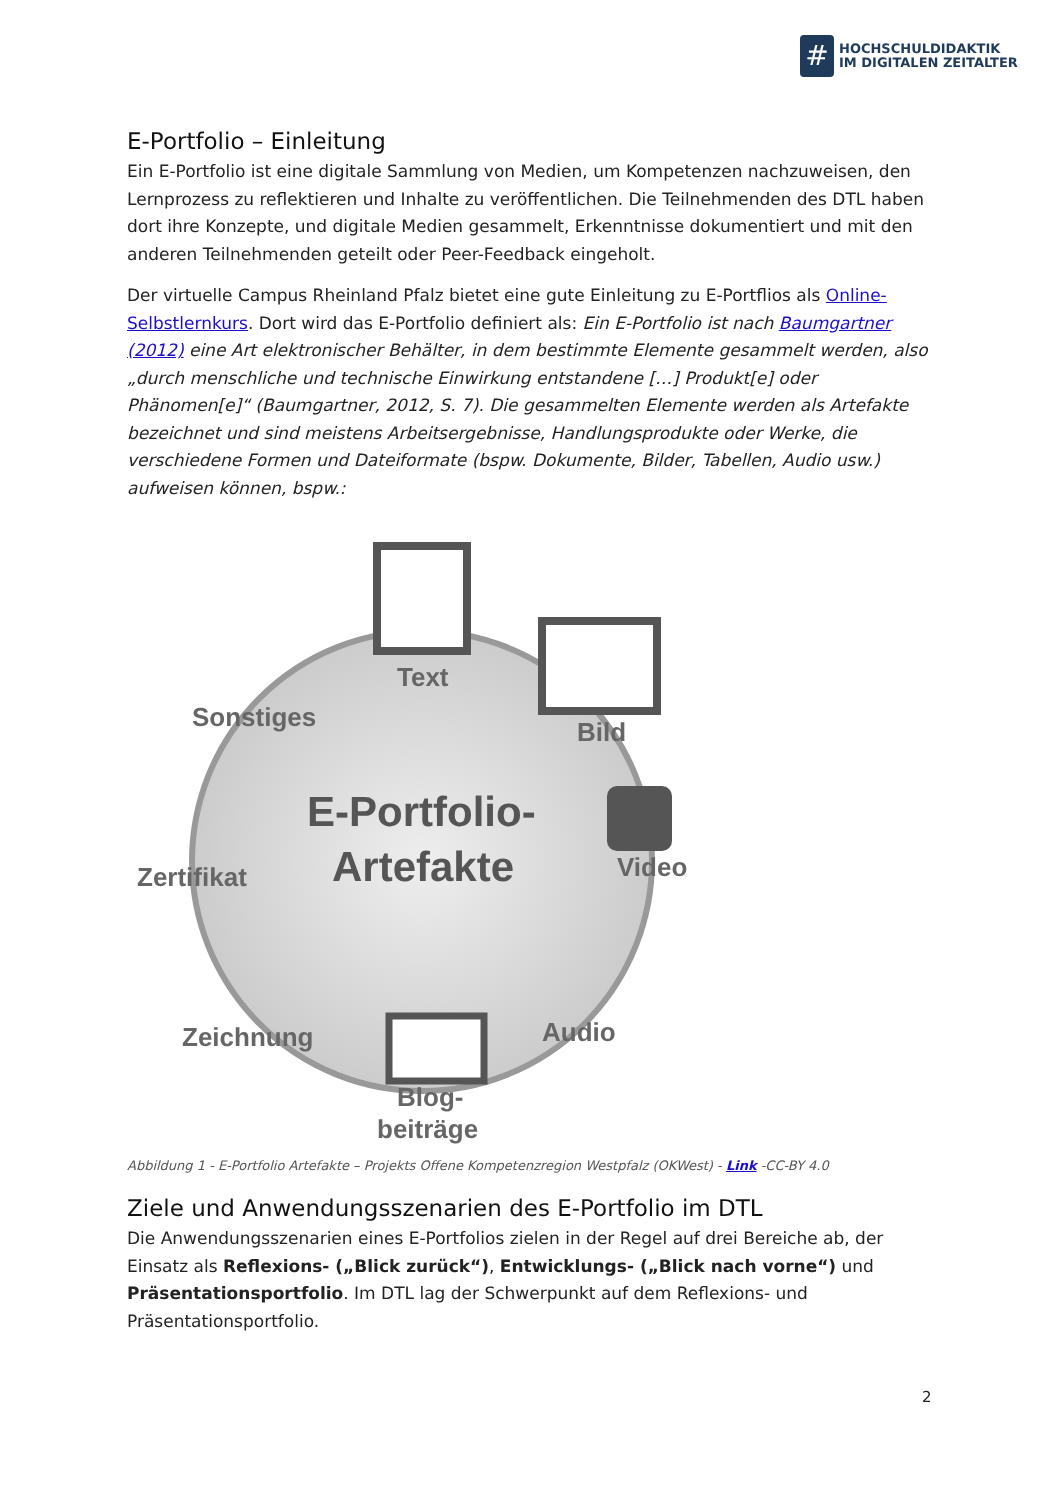#
HOCHSCHULDIDAKTIK
IM DIGITALEN ZEITALTER
E-Portfolio – Einleitung
Ein E-Portfolio ist eine digitale Sammlung von Medien, um Kompetenzen nachzuweisen, den Lernprozess zu reflektieren und Inhalte zu veröffentlichen. Die Teilnehmenden des DTL haben dort ihre Konzepte, und digitale Medien gesammelt, Erkenntnisse dokumentiert und mit den anderen Teilnehmenden geteilt oder Peer-Feedback eingeholt.
Der virtuelle Campus Rheinland Pfalz bietet eine gute Einleitung zu E-Portflios als Online-Selbstlernkurs. Dort wird das E-Portfolio definiert als: Ein E-Portfolio ist nach Baumgartner (2012) eine Art elektronischer Behälter, in dem bestimmte Elemente gesammelt werden, also „durch menschliche und technische Einwirkung entstandene […] Produkt[e] oder Phänomen[e]“ (Baumgartner, 2012, S. 7). Die gesammelten Elemente werden als Artefakte bezeichnet und sind meistens Arbeitsergebnisse, Handlungsprodukte oder Werke, die verschiedene Formen und Dateiformate (bspw. Dokumente, Bilder, Tabellen, Audio usw.) aufweisen können, bspw.:
Text
Bild
Sonstiges
Zertifikat
Video
Audio
Zeichnung
Blog-
beiträge
E-Portfolio-
Artefakte
Abbildung 1 - E-Portfolio Artefakte – Projekts Offene Kompetenzregion Westpfalz (OKWest) - Link -CC-BY 4.0
Ziele und Anwendungsszenarien des E-Portfolio im DTL
Die Anwendungsszenarien eines E-Portfolios zielen in der Regel auf drei Bereiche ab, der Einsatz als Reflexions- („Blick zurück“), Entwicklungs- („Blick nach vorne“) und Präsentationsportfolio. Im DTL lag der Schwerpunkt auf dem Reflexions- und Präsentationsportfolio.
2